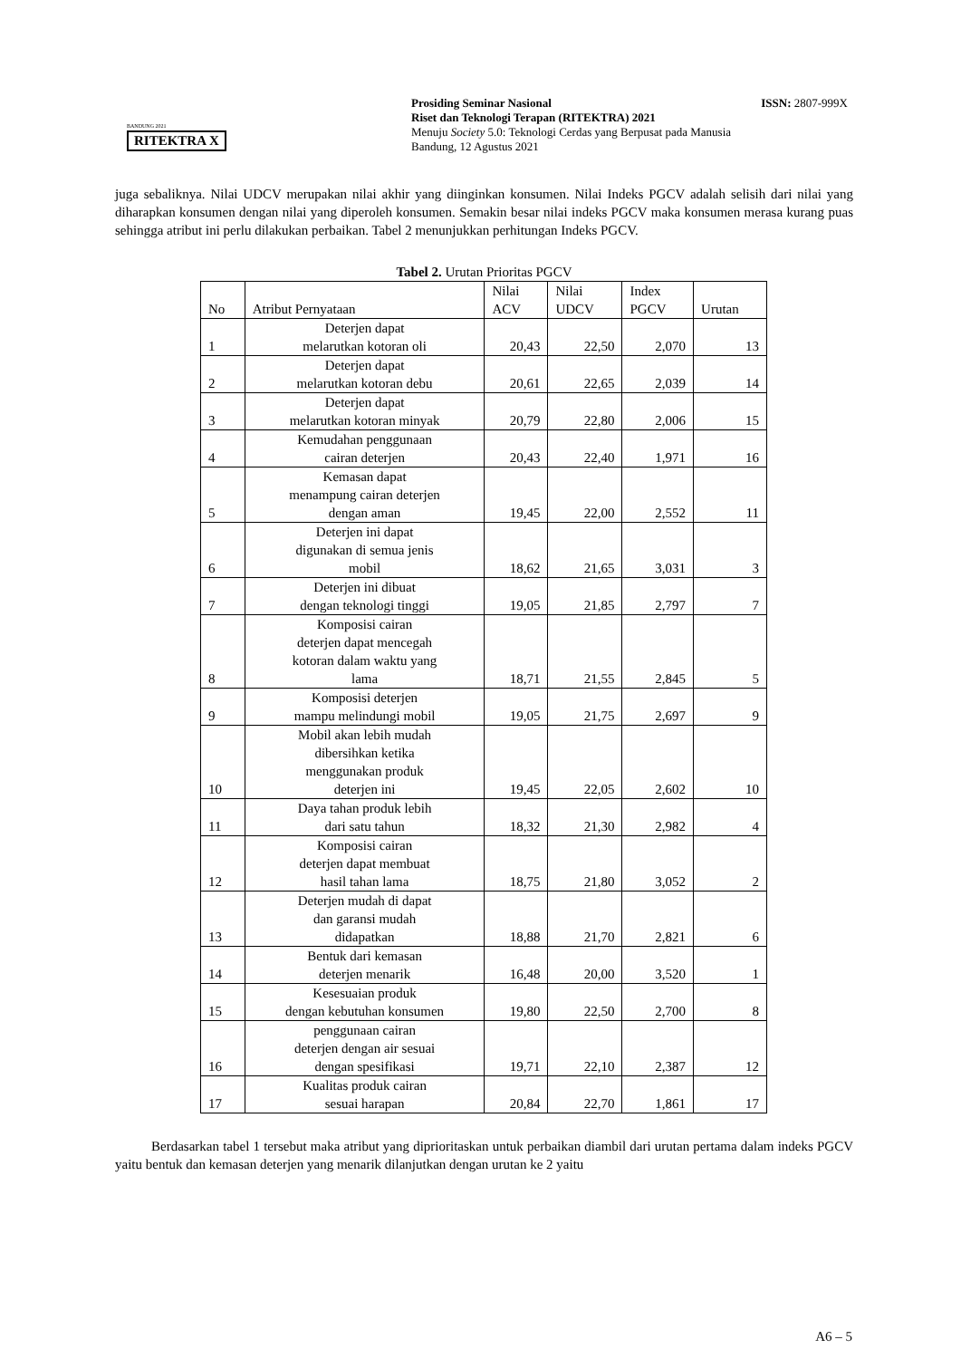BANDUNG 2021
RITEKTRA X
Prosiding Seminar Nasional
Riset dan Teknologi Terapan (RITEKTRA) 2021
Menuju Society 5.0: Teknologi Cerdas yang Berpusat pada Manusia
Bandung, 12 Agustus 2021
ISSN: 2807-999X
juga sebaliknya. Nilai UDCV merupakan nilai akhir yang diinginkan konsumen. Nilai Indeks PGCV adalah selisih dari nilai yang diharapkan konsumen dengan nilai yang diperoleh konsumen. Semakin besar nilai indeks PGCV maka konsumen merasa kurang puas sehingga atribut ini perlu dilakukan perbaikan. Tabel 2 menunjukkan perhitungan Indeks PGCV.
Tabel 2. Urutan Prioritas PGCV
| No | Atribut Pernyataan | Nilai ACV | Nilai UDCV | Index PGCV | Urutan |
| --- | --- | --- | --- | --- | --- |
| 1 | Deterjen dapat melarutkan kotoran oli | 20,43 | 22,50 | 2,070 | 13 |
| 2 | Deterjen dapat melarutkan kotoran debu | 20,61 | 22,65 | 2,039 | 14 |
| 3 | Deterjen dapat melarutkan kotoran minyak | 20,79 | 22,80 | 2,006 | 15 |
| 4 | Kemudahan penggunaan cairan deterjen | 20,43 | 22,40 | 1,971 | 16 |
| 5 | Kemasan dapat menampung cairan deterjen dengan aman | 19,45 | 22,00 | 2,552 | 11 |
| 6 | Deterjen ini dapat digunakan di semua jenis mobil | 18,62 | 21,65 | 3,031 | 3 |
| 7 | Deterjen ini dibuat dengan teknologi tinggi | 19,05 | 21,85 | 2,797 | 7 |
| 8 | Komposisi cairan deterjen dapat mencegah kotoran dalam waktu yang lama | 18,71 | 21,55 | 2,845 | 5 |
| 9 | Komposisi deterjen mampu melindungi mobil | 19,05 | 21,75 | 2,697 | 9 |
| 10 | Mobil akan lebih mudah dibersihkan ketika menggunakan produk deterjen ini | 19,45 | 22,05 | 2,602 | 10 |
| 11 | Daya tahan produk lebih dari satu tahun | 18,32 | 21,30 | 2,982 | 4 |
| 12 | Komposisi cairan deterjen dapat membuat hasil tahan lama | 18,75 | 21,80 | 3,052 | 2 |
| 13 | Deterjen mudah di dapat dan garansi mudah didapatkan | 18,88 | 21,70 | 2,821 | 6 |
| 14 | Bentuk dari kemasan deterjen menarik | 16,48 | 20,00 | 3,520 | 1 |
| 15 | Kesesuaian produk dengan kebutuhan konsumen | 19,80 | 22,50 | 2,700 | 8 |
| 16 | penggunaan cairan deterjen dengan air sesuai dengan spesifikasi | 19,71 | 22,10 | 2,387 | 12 |
| 17 | Kualitas produk cairan sesuai harapan | 20,84 | 22,70 | 1,861 | 17 |
Berdasarkan tabel 1 tersebut maka atribut yang diprioritaskan untuk perbaikan diambil dari urutan pertama dalam indeks PGCV yaitu bentuk dan kemasan deterjen yang menarik dilanjutkan dengan urutan ke 2 yaitu
A6 – 5